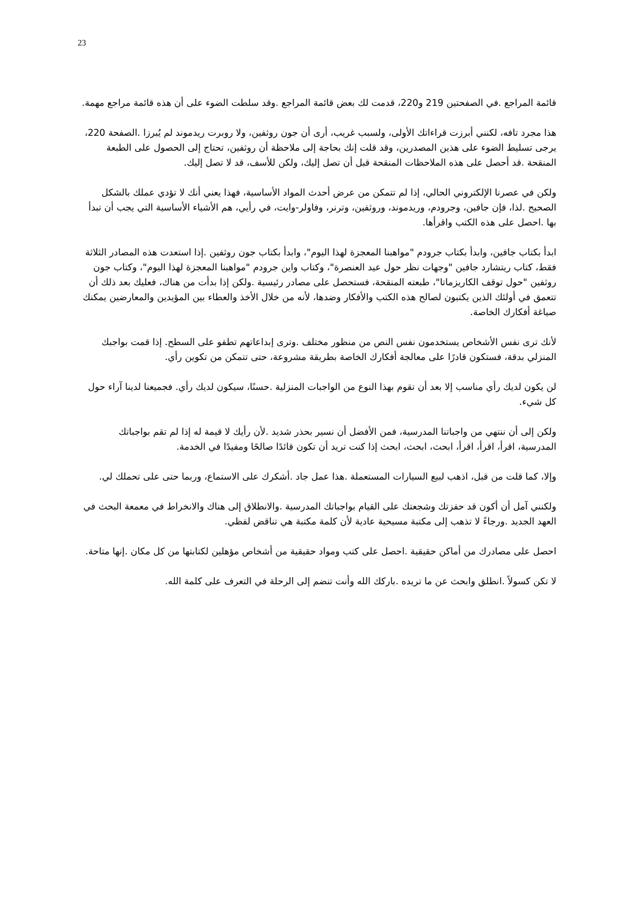23
قائمة المراجع .في الصفحتين 219 و220، قدمت لك بعض قائمة المراجع .وقد سلطت الضوء على أن هذه قائمة مراجع مهمة.
هذا مجرد تافه، لكنني أبرزت قراءاتك الأولى، ولسبب غريب، أرى أن جون روثفين، ولا روبرت ريدموند لم يُبرزا .الصفحة 220، يرجى تسليط الضوء على هذين المصدرين، وقد قلت إنك بحاجة إلى ملاحظة أن روثفين، تحتاج إلى الحصول على الطبعة المنقحة .قد أحصل على هذه الملاحظات المنقحة قبل أن تصل إليك، ولكن للأسف، قد لا تصل إليك.
ولكن في عصرنا الإلكتروني الحالي، إذا لم تتمكن من عرض أحدث المواد الأساسية، فهذا يعني أنك لا تؤدي عملك بالشكل الصحيح .لذا، فإن جافين، وجرودم، وريدموند، وروثفين، وترنر، وفاولر-وايت، في رأيي، هم الأشياء الأساسية التي يجب أن تبدأ بها .احصل على هذه الكتب واقرأها.
ابدأ بكتاب جافين، وابدأ بكتاب جرودم "مواهبنا المعجزة لهذا اليوم"، وابدأ بكتاب جون روثفين .إذا استعدت هذه المصادر الثلاثة فقط، كتاب ريتشارد جافين "وجهات نظر حول عيد العنصرة"، وكتاب واين جرودم "مواهبنا المعجزة لهذا اليوم"، وكتاب جون روثفين "حول توقف الكاريزماتا"، طبعته المنقحة، فستحصل على مصادر رئيسية .ولكن إذا بدأت من هناك، فعليك بعد ذلك أن تتعمق في أولئك الذين يكتبون لصالح هذه الكتب والأفكار وضدها، لأنه من خلال الأخذ والعطاء بين المؤيدين والمعارضين يمكنك صياغة أفكارك الخاصة.
لأنك ترى نفس الأشخاص يستخدمون نفس النص من منظور مختلف .وترى إبداعاتهم تطفو على السطح. إذا قمت بواجبك المنزلي بدقة، فستكون قادرًا على معالجة أفكارك الخاصة بطريقة مشروعة، حتى تتمكن من تكوين رأي.
لن يكون لديك رأي مناسب إلا بعد أن تقوم بهذا النوع من الواجبات المنزلية .حسنًا، سيكون لديك رأي. فجميعنا لدينا آراء حول كل شيء.
ولكن إلى أن ننتهي من واجباتنا المدرسية، فمن الأفضل أن نسير بحذر شديد .لأن رأيك لا قيمة له إذا لم تقم بواجباتك المدرسية، اقرأ، اقرأ، اقرأ، ابحث، ابحث، ابحث إذا كنت تريد أن تكون قائدًا صالحًا ومفيدًا في الخدمة.
وإلا، كما قلت من قبل، اذهب لبيع السيارات المستعملة .هذا عمل جاد .أشكرك على الاستماع، وربما حتى على تحملك لي.
ولكنني آمل أن أكون قد حفزتك وشجعتك على القيام بواجباتك المدرسية .والانطلاق إلى هناك والانخراط في معمعة البحث في العهد الجديد .ورجاءً لا تذهب إلى مكتبة مسيحية عادية لأن كلمة مكتبة هي تناقض لفظي.
احصل على مصادرك من أماكن حقيقية .احصل على كتب ومواد حقيقية من أشخاص مؤهلين لكتابتها من كل مكان .إنها متاحة.
لا تكن كسولاً .انطلق وابحث عن ما تريده .باركك الله وأنت تنضم إلى الرحلة في التعرف على كلمة الله.